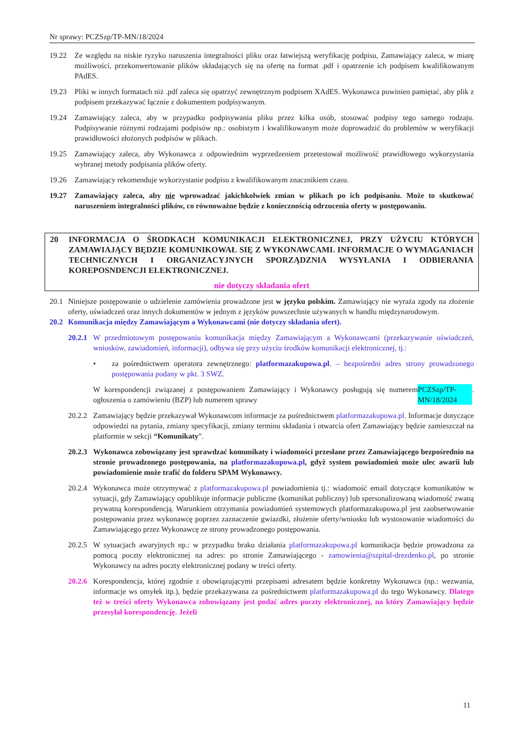Nr sprawy: PCZSzp/TP-MN/18/2024
19.22 Ze względu na niskie ryzyko naruszenia integralności pliku oraz łatwiejszą weryfikację podpisu, Zamawiający zaleca, w miarę możliwości, przekonwertowanie plików składających się na ofertę na format .pdf i opatrzenie ich podpisem kwalifikowanym PAdES.
19.23 Pliki w innych formatach niż .pdf zaleca się opatrzyć zewnętrznym podpisem XAdES. Wykonawca powinien pamiętać, aby plik z podpisem przekazywać łącznie z dokumentem podpisywanym.
19.24 Zamawiający zaleca, aby w przypadku podpisywania pliku przez kilka osób, stosować podpisy tego samego rodzaju. Podpisywanie różnymi rodzajami podpisów np.: osobistym i kwalifikowanym może doprowadzić do problemów w weryfikacji prawidłowości złożonych podpisów w plikach.
19.25 Zamawiający zaleca, aby Wykonawca z odpowiednim wyprzedzeniem przetestował możliwość prawidłowego wykorzystania wybranej metody podpisania plików oferty.
19.26 Zamawiający rekomenduje wykorzystanie podpisu z kwalifikowanym znacznikiem czasu.
19.27 Zamawiający zaleca, aby nie wprowadzać jakichkolwiek zmian w plikach po ich podpisaniu. Może to skutkować naruszeniem integralności plików, co równoważne będzie z koniecznością odrzucenia oferty w postępowaniu.
20 INFORMACJA O ŚRODKACH KOMUNIKACJI ELEKTRONICZNEJ, PRZY UŻYCIU KTÓRYCH ZAMAWIAJĄCY BĘDZIE KOMUNIKOWAŁ SIĘ Z WYKONAWCAMI. INFORMACJE O WYMAGANIACH TECHNICZNYCH I ORGANIZACYJNYCH SPORZĄDZNIA WYSYŁANIA I ODBIERANIA KOREPOSNDENCJI ELEKTRONICZNEJ.
nie dotyczy składania ofert
20.1 Niniejsze postępowanie o udzielenie zamówienia prowadzone jest w języku polskim. Zamawiający nie wyraża zgody na złożenie oferty, oświadczeń oraz innych dokumentów w jednym z języków powszechnie używanych w handlu międzynarodowym.
20.2 Komunikacja między Zamawiającym a Wykonawcami (nie dotyczy składania ofert).
20.2.1
W przedmiotowym postępowaniu komunikacja między Zamawiającym a Wykonawcami (przekazywanie oświadczeń, wniosków, zawiadomień, informacji), odbywa się przy użyciu środków komunikacji elektronicznej, tj.:
• za pośrednictwem operatora zewnętrznego: platformazakupowa.pl. – bezpośredni adres strony prowadzonego postępowania podany w pkt. 3 SWZ.
W korespondencji związanej z postępowaniem Zamawiający i Wykonawcy posługują się numerem ogłoszenia o zamówieniu (BZP) lub numerem sprawy PCZSzp/TP-MN/18/2024.
20.2.2
Zamawiający będzie przekazywał Wykonawcom informacje za pośrednictwem platformazakupowa.pl. Informacje dotyczące odpowiedzi na pytania, zmiany specyfikacji, zmiany terminu składania i otwarcia ofert Zamawiający będzie zamieszczał na platformie w sekcji “Komunikaty”.
20.2.3
Wykonawca zobowiązany jest sprawdzać komunikaty i wiadomości przesłane przez Zamawiającego bezpośrednio na stronie prowadzonego postępowania, na platformazakupowa.pl, gdyż system powiadomień może ulec awarii lub powiadomienie może trafić do folderu SPAM Wykonawcy.
20.2.4
Wykonawca może otrzymywać z platformazakupowa.pl powiadomienia tj.: wiadomość email dotyczące komunikatów w sytuacji, gdy Zamawiający opublikuje informacje publiczne (komunikat publiczny) lub spersonalizowaną wiadomość zwaną prywatną korespondencją. Warunkiem otrzymania powiadomień systemowych platformazakupowa.pl jest zaobserwowanie postępowania przez wykonawcę poprzez zaznaczenie gwiazdki, złożenie oferty/wniosku lub wystosowanie wiadomości do Zamawiającego przez Wykonawcę ze strony prowadzonego postępowania.
20.2.5
W sytuacjach awaryjnych np.: w przypadku braku działania platformazakupowa.pl komunikacja będzie prowadzona za pomocą poczty elektronicznej na adres: po stronie Zamawiającego - zamowienia@szpital-drezdenko.pl, po stronie Wykonawcy na adres poczty elektronicznej podany w treści oferty.
20.2.6
Korespondencja, której zgodnie z obowiązującymi przepisami adresatem będzie konkretny Wykonawca (np.: wezwania, informacje ws omyłek itp.), będzie przekazywana za pośrednictwem platformazakupowa.pl do tego Wykonawcy. Dlatego też w treści oferty Wykonawca zobowiązany jest podać adres poczty elektronicznej, na który Zamawiający będzie przesyłał korespondencję. Jeżeli
11